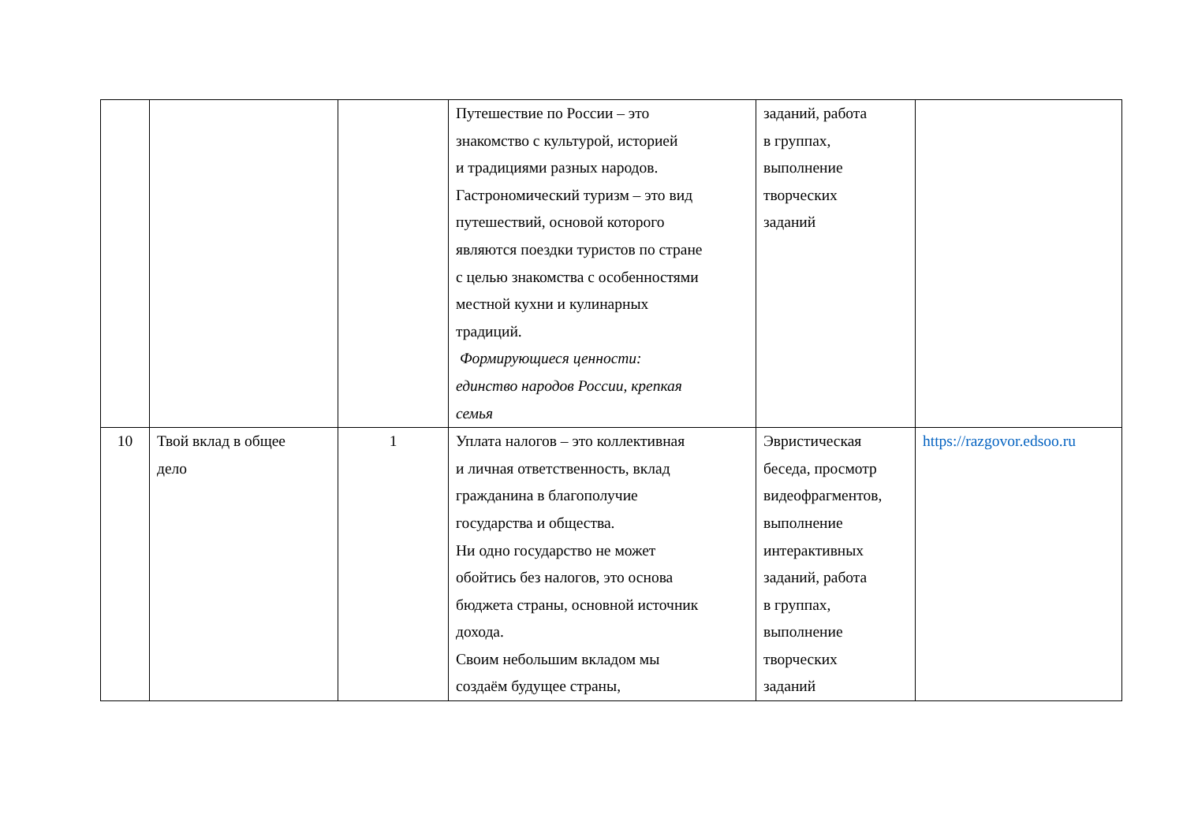| | | | Путешествие по России – это знакомство с культурой, историей и традициями разных народов. Гастрономический туризм – это вид путешествий, основой которого являются поездки туристов по стране с целью знакомства с особенностями местной кухни и кулинарных традиций. Формирующиеся ценности: единство народов России, крепкая семья | заданий, работа в группах, выполнение творческих заданий | |
| 10 | Твой вклад в общее дело | 1 | Уплата налогов – это коллективная и личная ответственность, вклад гражданина в благополучие государства и общества. Ни одно государство не может обойтись без налогов, это основа бюджета страны, основной источник дохода. Своим небольшим вкладом мы создаём будущее страны, | Эвристическая беседа, просмотр видеофрагментов, выполнение интерактивных заданий, работа в группах, выполнение творческих заданий | https://razgovor.edsoo.ru |